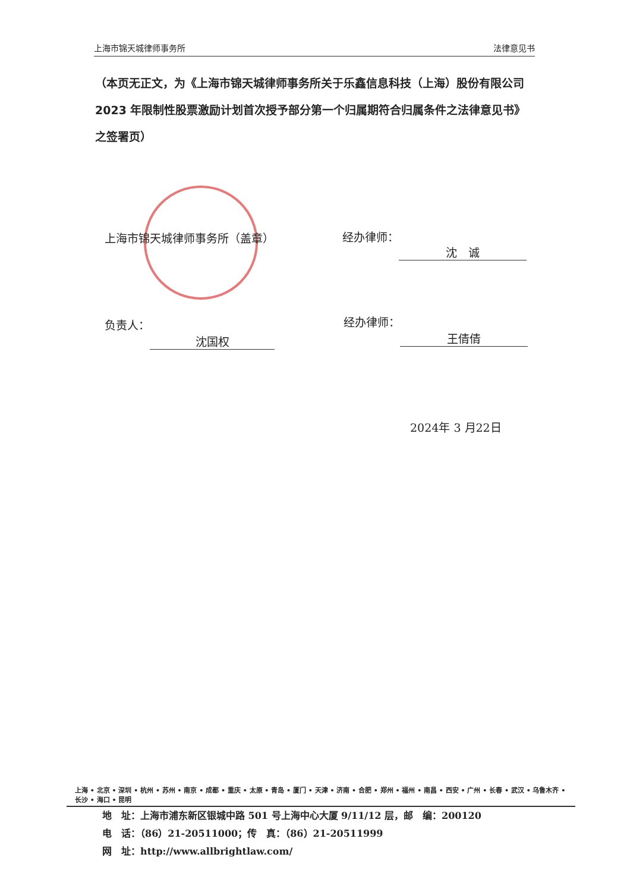上海市锦天城律师事务所 法律意见书
（本页无正文，为《上海市锦天城律师事务所关于乐鑫信息科技（上海）股份有限公司 2023 年限制性股票激励计划首次授予部分第一个归属期符合归属条件之法律意见书》之签署页）
上海市锦天城律师事务所（盖章） 经办律师： 沈　诚
负责人： 沈国权 经办律师： 王倩倩
2024年 3 月22日
上海 • 北京 • 深圳 • 杭州 • 苏州 • 南京 • 成都 • 重庆 • 太原 • 青岛 • 厦门 • 天津 • 济南 • 合肥 • 郑州 • 福州 • 南昌 • 西安 • 广州 • 长春 • 武汉 • 乌鲁木齐 • 长沙 • 海口 • 昆明
地　址：上海市浦东新区银城中路 501 号上海中心大厦 9/11/12 层，邮　编：200120
电　话：（86）21-20511000；传　真：（86）21-20511999
网　址：http://www.allbrightlaw.com/